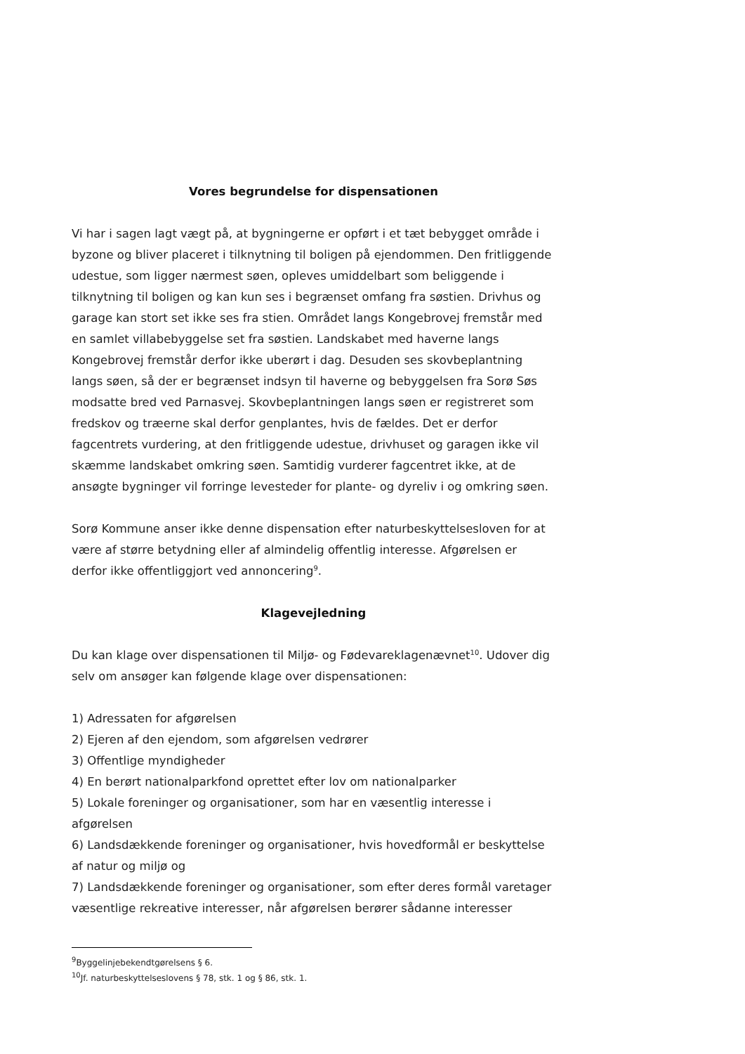Vores begrundelse for dispensationen
Vi har i sagen lagt vægt på, at bygningerne er opført i et tæt bebygget område i byzone og bliver placeret i tilknytning til boligen på ejendommen. Den fritliggende udestue, som ligger nærmest søen, opleves umiddelbart som beliggende i tilknytning til boligen og kan kun ses i begrænset omfang fra søstien. Drivhus og garage kan stort set ikke ses fra stien. Området langs Kongebrovej fremstår med en samlet villabebyggelse set fra søstien. Landskabet med haverne langs Kongebrovej fremstår derfor ikke uberørt i dag. Desuden ses skovbeplantning langs søen, så der er begrænset indsyn til haverne og bebyggelsen fra Sorø Søs modsatte bred ved Parnasvej. Skovbeplantningen langs søen er registreret som fredskov og træerne skal derfor genplantes, hvis de fældes. Det er derfor fagcentrets vurdering, at den fritliggende udestue, drivhuset og garagen ikke vil skæmme landskabet omkring søen. Samtidig vurderer fagcentret ikke, at de ansøgte bygninger vil forringe levesteder for plante- og dyreliv i og omkring søen.
Sorø Kommune anser ikke denne dispensation efter naturbeskyttelsesloven for at være af større betydning eller af almindelig offentlig interesse. Afgørelsen er derfor ikke offentliggjort ved annoncering<sup>9</sup>.
Klagevejledning
Du kan klage over dispensationen til Miljø- og Fødevareklagenævnet<sup>10</sup>. Udover dig selv om ansøger kan følgende klage over dispensationen:
1) Adressaten for afgørelsen
2) Ejeren af den ejendom, som afgørelsen vedrører
3) Offentlige myndigheder
4) En berørt nationalparkfond oprettet efter lov om nationalparker
5) Lokale foreninger og organisationer, som har en væsentlig interesse i afgørelsen
6) Landsdækkende foreninger og organisationer, hvis hovedformål er beskyttelse af natur og miljø og
7) Landsdækkende foreninger og organisationer, som efter deres formål varetager væsentlige rekreative interesser, når afgørelsen berører sådanne interesser
<sup>9</sup> Byggelinjebekendtgørelsens § 6.
<sup>10</sup> Jf. naturbeskyttelseslovens § 78, stk. 1 og § 86, stk. 1.